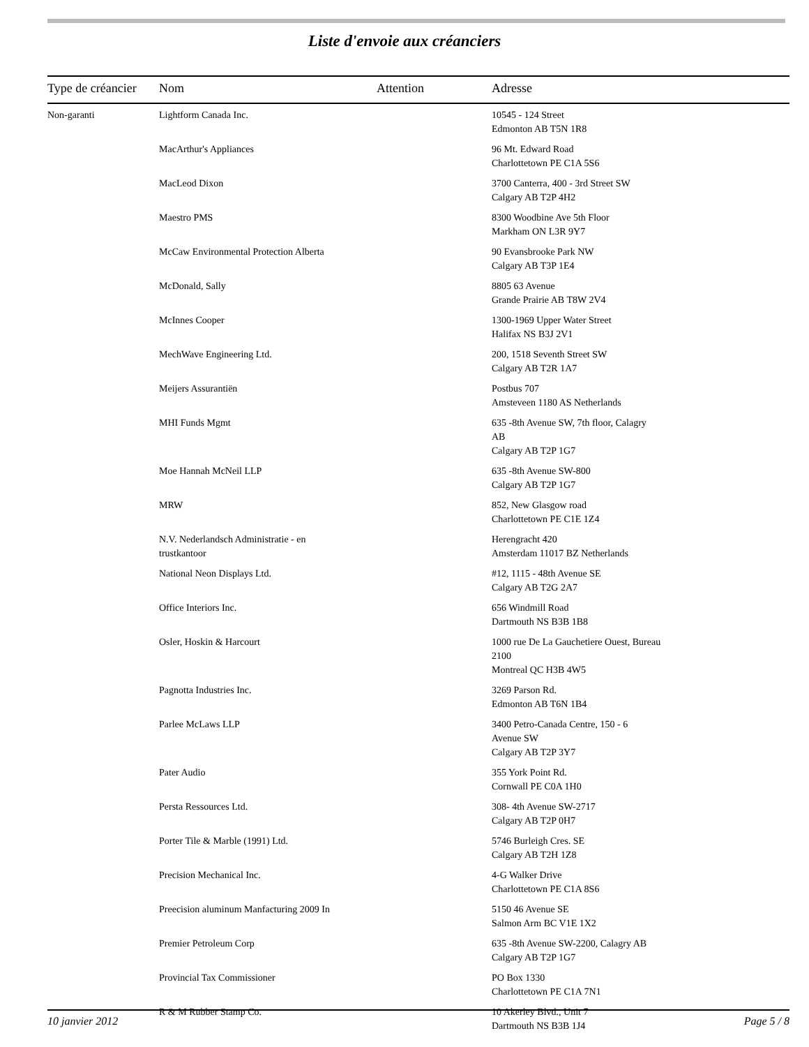Liste d'envoie aux créanciers
| Type de créancier | Nom | Attention | Adresse |
| --- | --- | --- | --- |
| Non-garanti | Lightform Canada Inc. | | 10545 - 124 Street Edmonton AB T5N 1R8 |
| | MacArthur's Appliances | | 96 Mt. Edward Road Charlottetown PE C1A 5S6 |
| | MacLeod Dixon | | 3700 Canterra, 400 - 3rd Street SW Calgary AB T2P 4H2 |
| | Maestro PMS | | 8300 Woodbine Ave 5th Floor Markham ON L3R 9Y7 |
| | McCaw Environmental Protection Alberta | | 90 Evansbrooke Park NW Calgary AB T3P 1E4 |
| | McDonald, Sally | | 8805 63 Avenue Grande Prairie AB T8W 2V4 |
| | McInnes Cooper | | 1300-1969 Upper Water Street Halifax NS B3J 2V1 |
| | MechWave Engineering Ltd. | | 200, 1518 Seventh Street SW Calgary AB T2R 1A7 |
| | Meijers Assurantiën | | Postbus 707 Amsteveen 1180 AS Netherlands |
| | MHI Funds Mgmt | | 635 -8th Avenue SW, 7th floor, Calagry AB Calgary AB T2P 1G7 |
| | Moe Hannah McNeil LLP | | 635 -8th Avenue SW-800 Calgary AB T2P 1G7 |
| | MRW | | 852, New Glasgow road Charlottetown PE C1E 1Z4 |
| | N.V. Nederlandsch Administratie - en trustkantoor | | Herengracht 420 Amsterdam 11017 BZ Netherlands |
| | National Neon Displays Ltd. | | #12, 1115 - 48th Avenue SE Calgary AB T2G 2A7 |
| | Office Interiors Inc. | | 656 Windmill Road Dartmouth NS B3B 1B8 |
| | Osler, Hoskin & Harcourt | | 1000 rue De La Gauchetiere Ouest, Bureau 2100 Montreal QC H3B 4W5 |
| | Pagnotta Industries Inc. | | 3269 Parson Rd. Edmonton AB T6N 1B4 |
| | Parlee McLaws LLP | | 3400 Petro-Canada Centre, 150 - 6 Avenue SW Calgary AB T2P 3Y7 |
| | Pater Audio | | 355 York Point Rd. Cornwall PE C0A 1H0 |
| | Persta Ressources Ltd. | | 308- 4th Avenue SW-2717 Calgary AB T2P 0H7 |
| | Porter Tile & Marble (1991) Ltd. | | 5746 Burleigh Cres. SE Calgary AB T2H 1Z8 |
| | Precision Mechanical Inc. | | 4-G Walker Drive Charlottetown PE C1A 8S6 |
| | Preecision aluminum Manfacturing 2009 In | | 5150 46 Avenue SE Salmon Arm BC V1E 1X2 |
| | Premier Petroleum Corp | | 635 -8th Avenue SW-2200, Calagry AB Calgary AB T2P 1G7 |
| | Provincial Tax Commissioner | | PO Box 1330 Charlottetown PE C1A 7N1 |
| | R & M Rubber Stamp Co. | | 10 Akerley Blvd., Unit 7 Dartmouth NS B3B 1J4 |
10 janvier 2012 Page 5 / 8